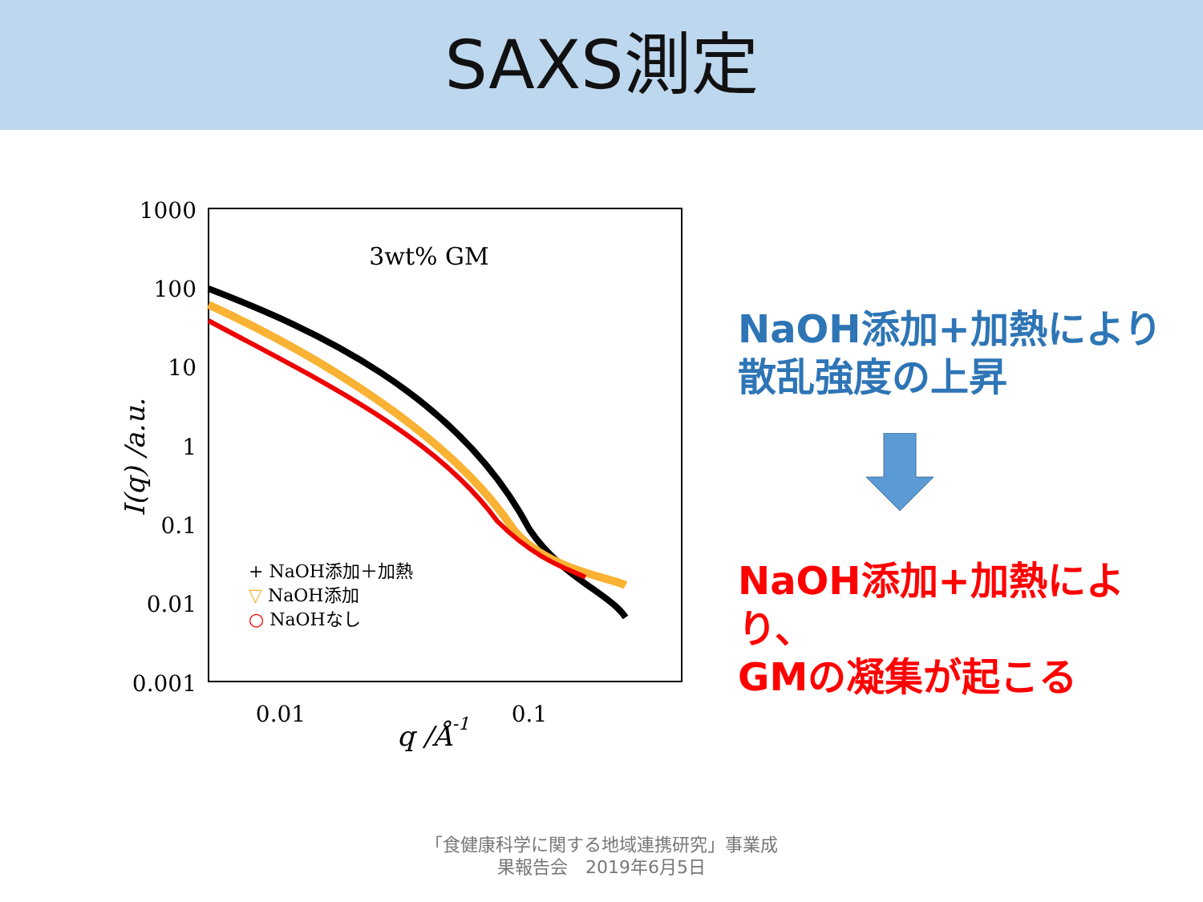SAXS測定
1000
100
10
1
0.1
0.01
0.001
0.01
0.1
q /Å-1
I(q) /a.u.
3wt% GM
+ NaOH添加＋加熱
▽ NaOH添加
○ NaOHなし
NaOH添加+加熱により
散乱強度の上昇
NaOH添加+加熱により、
GMの凝集が起こる
「食健康科学に関する地域連携研究」事業成
果報告会　2019年6月5日